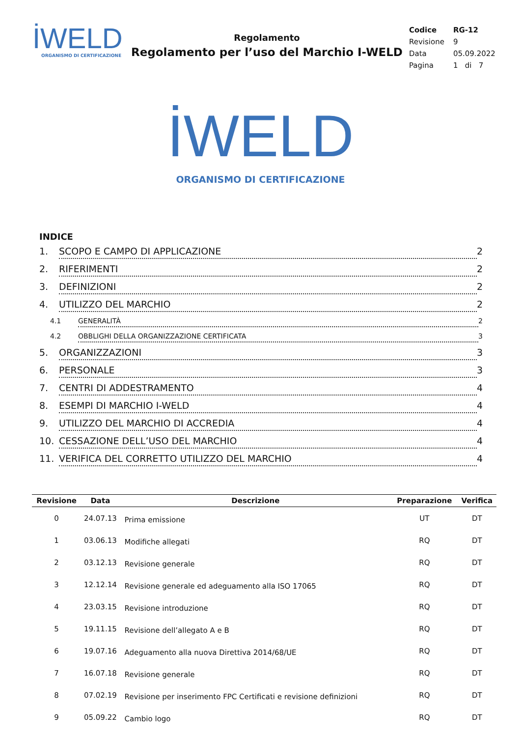İWELD
ORGANISMO DI CERTIFICAZIONE
Regolamento
Regolamento per l’uso del Marchio I-WELD
| Codice | RG-12 |
| Revisione | 9 |
| Data | 05.09.2022 |
| Pagina | 1 di 7 |
İWELD
ORGANISMO DI CERTIFICAZIONE
INDICE
1. SCOPO E CAMPO DI APPLICAZIONE 2
2. RIFERIMENTI 2
3. DEFINIZIONI 2
4. UTILIZZO DEL MARCHIO 2
4.1 GENERALITÀ 2
4.2 OBBLIGHI DELLA ORGANIZZAZIONE CERTIFICATA 3
5. ORGANIZZAZIONI 3
6. PERSONALE 3
7. CENTRI DI ADDESTRAMENTO 4
8. ESEMPI DI MARCHIO I-WELD 4
9. UTILIZZO DEL MARCHIO DI ACCREDIA 4
10. CESSAZIONE DELL’USO DEL MARCHIO 4
11. VERIFICA DEL CORRETTO UTILIZZO DEL MARCHIO 4
| Revisione | Data | Descrizione | Preparazione | Verifica |
| --- | --- | --- | --- | --- |
| 0 | 24.07.13 | Prima emissione | UT | DT |
| 1 | 03.06.13 | Modifiche allegati | RQ | DT |
| 2 | 03.12.13 | Revisione generale | RQ | DT |
| 3 | 12.12.14 | Revisione generale ed adeguamento alla ISO 17065 | RQ | DT |
| 4 | 23.03.15 | Revisione introduzione | RQ | DT |
| 5 | 19.11.15 | Revisione dell’allegato A e B | RQ | DT |
| 6 | 19.07.16 | Adeguamento alla nuova Direttiva 2014/68/UE | RQ | DT |
| 7 | 16.07.18 | Revisione generale | RQ | DT |
| 8 | 07.02.19 | Revisione per inserimento FPC Certificati e revisione definizioni | RQ | DT |
| 9 | 05.09.22 | Cambio logo | RQ | DT |